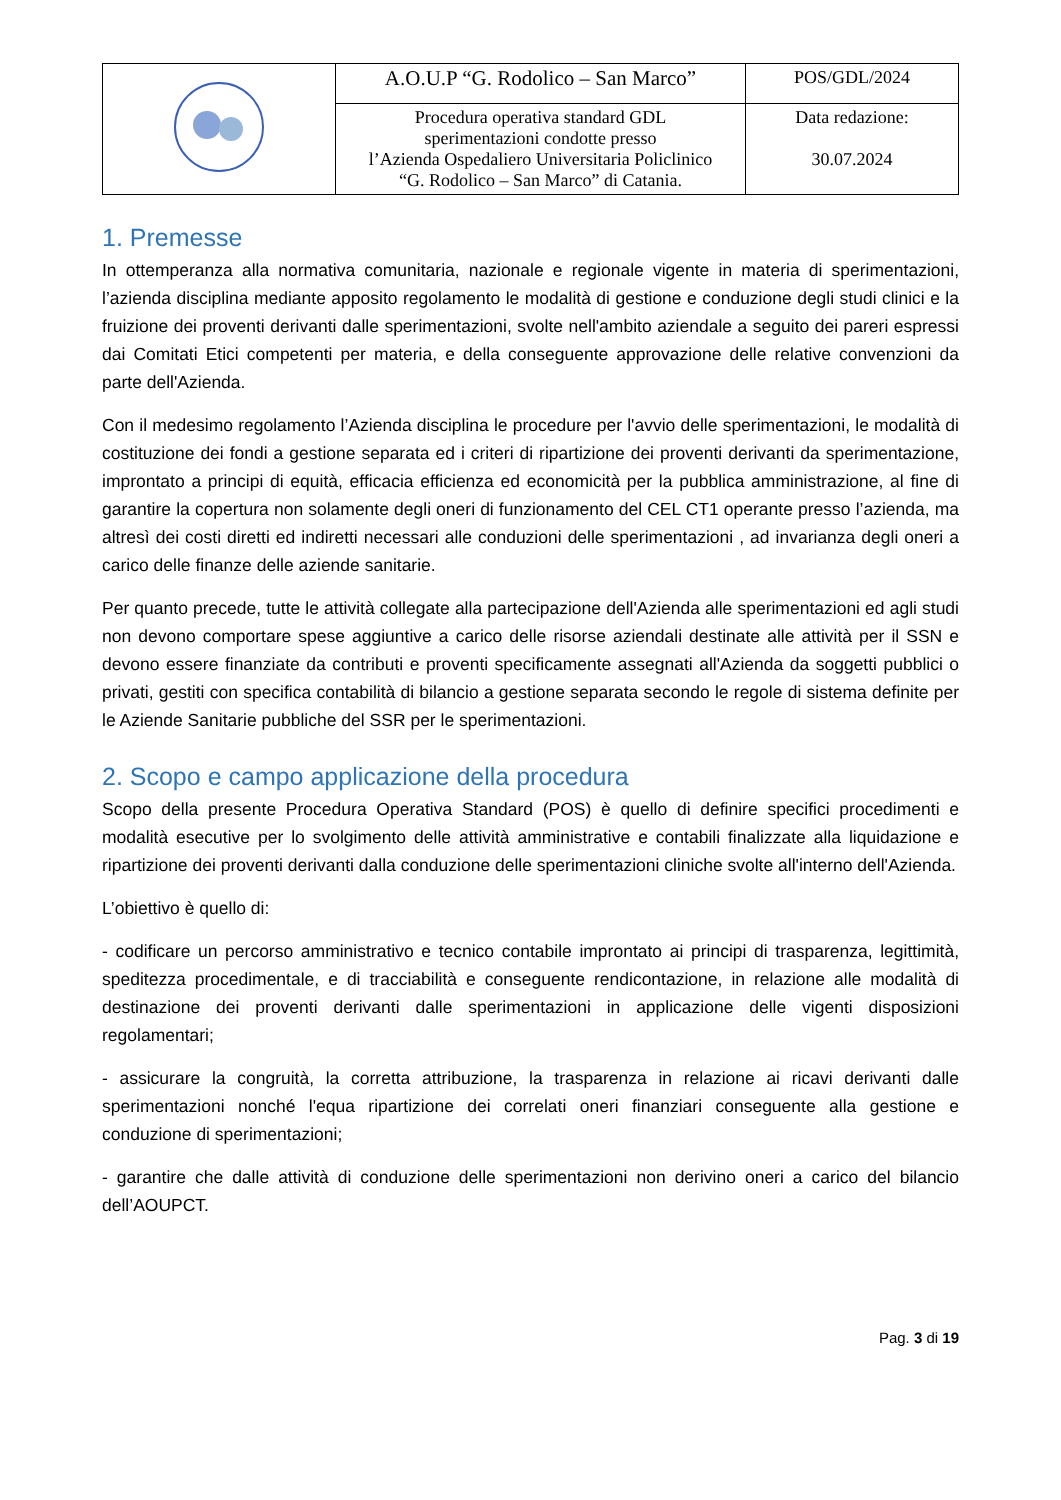| | A.O.U.P “G. Rodolico – San Marco” | POS/GDL/2024 |
| | Procedura operativa standard GDL sperimentazioni condotte presso l’Azienda Ospedaliero Universitaria Policlinico “G. Rodolico – San Marco” di Catania. | Data redazione: 30.07.2024 |
1. Premesse
In ottemperanza alla normativa comunitaria, nazionale e regionale vigente in materia di sperimentazioni, l’azienda disciplina mediante apposito regolamento le modalità di gestione e conduzione degli studi clinici e la fruizione dei proventi derivanti dalle sperimentazioni, svolte nell'ambito aziendale a seguito dei pareri espressi dai Comitati Etici competenti per materia, e della conseguente approvazione delle relative convenzioni da parte dell'Azienda.
Con il medesimo regolamento l’Azienda disciplina le procedure per l'avvio delle sperimentazioni, le modalità di costituzione dei fondi a gestione separata ed i criteri di ripartizione dei proventi derivanti da sperimentazione, improntato a principi di equità, efficacia efficienza ed economicità per la pubblica amministrazione, al fine di garantire la copertura non solamente degli oneri di funzionamento del CEL CT1 operante presso l’azienda, ma altresì dei costi diretti ed indiretti necessari alle conduzioni delle sperimentazioni , ad invarianza degli oneri a carico delle finanze delle aziende sanitarie.
Per quanto precede, tutte le attività collegate alla partecipazione dell'Azienda alle sperimentazioni ed agli studi non devono comportare spese aggiuntive a carico delle risorse aziendali destinate alle attività per il SSN e devono essere finanziate da contributi e proventi specificamente assegnati all'Azienda da soggetti pubblici o privati, gestiti con specifica contabilità di bilancio a gestione separata secondo le regole di sistema definite per le Aziende Sanitarie pubbliche del SSR per le sperimentazioni.
2. Scopo e campo applicazione della procedura
Scopo della presente Procedura Operativa Standard (POS) è quello di definire specifici procedimenti e modalità esecutive per lo svolgimento delle attività amministrative e contabili finalizzate alla liquidazione e ripartizione dei proventi derivanti dalla conduzione delle sperimentazioni cliniche svolte all'interno dell'Azienda.
L’obiettivo è quello di:
- codificare un percorso amministrativo e tecnico contabile improntato ai principi di trasparenza, legittimità, speditezza procedimentale, e di tracciabilità e conseguente rendicontazione, in relazione alle modalità di destinazione dei proventi derivanti dalle sperimentazioni in applicazione delle vigenti disposizioni regolamentari;
- assicurare la congruità, la corretta attribuzione, la trasparenza in relazione ai ricavi derivanti dalle sperimentazioni nonché l'equa ripartizione dei correlati oneri finanziari conseguente alla gestione e conduzione di sperimentazioni;
- garantire che dalle attività di conduzione delle sperimentazioni non derivino oneri a carico del bilancio dell’AOUPCT.
Pag. 3 di 19